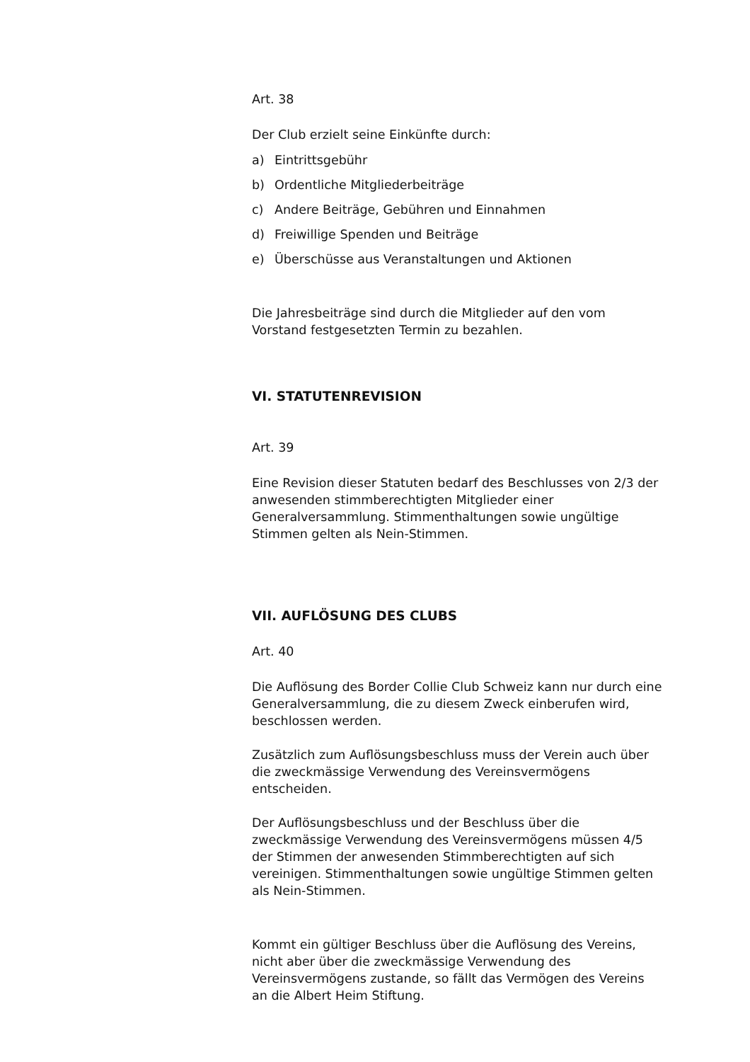Art. 38
Der Club erzielt seine Einkünfte durch:
a) Eintrittsgebühr
b) Ordentliche Mitgliederbeiträge
c) Andere Beiträge, Gebühren und Einnahmen
d) Freiwillige Spenden und Beiträge
e) Überschüsse aus Veranstaltungen und Aktionen
Die Jahresbeiträge sind durch die Mitglieder auf den vom Vorstand festgesetzten Termin zu bezahlen.
VI. STATUTENREVISION
Art. 39
Eine Revision dieser Statuten bedarf des Beschlusses von 2/3 der anwesenden stimmberechtigten Mitglieder einer Generalversammlung. Stimmenthaltungen sowie ungültige Stimmen gelten als Nein-Stimmen.
VII. AUFLÖSUNG DES CLUBS
Art. 40
Die Auflösung des Border Collie Club Schweiz kann nur durch eine Generalversammlung, die zu diesem Zweck einberufen wird, beschlossen werden.
Zusätzlich zum Auflösungsbeschluss muss der Verein auch über die zweckmässige Verwendung des Vereinsvermögens entscheiden.
Der Auflösungsbeschluss und der Beschluss über die zweckmässige Verwendung des Vereinsvermögens müssen 4/5 der Stimmen der anwesenden Stimmberechtigten auf sich vereinigen. Stimmenthaltungen sowie ungültige Stimmen gelten als Nein-Stimmen.
Kommt ein gültiger Beschluss über die Auflösung des Vereins, nicht aber über die zweckmässige Verwendung des Vereinsvermögens zustande, so fällt das Vermögen des Vereins an die Albert Heim Stiftung.